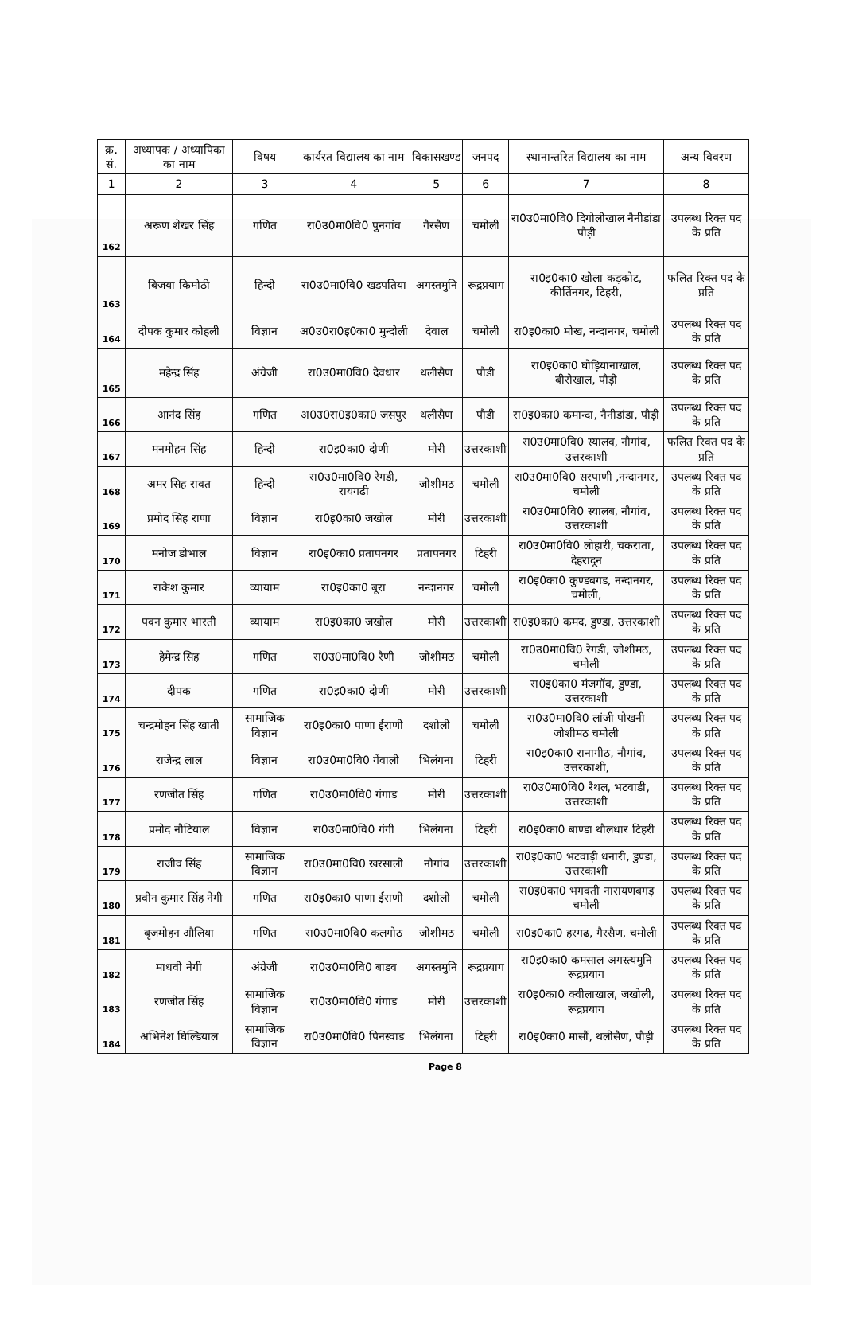| क्र. सं. | अध्यापक / अध्यापिका का नाम | विषय | कार्यरत विद्यालय का नाम | विकासखण्ड | जनपद | स्थानान्तरित विद्यालय का नाम | अन्य विवरण |
| --- | --- | --- | --- | --- | --- | --- | --- |
| 1 | 2 | 3 | 4 | 5 | 6 | 7 | 8 |
| 162 | अरूण शेखर सिंह | गणित | रा0उ0मा0वि0 पुनगांव | गैरसैण | चमोली | रा0उ0मा0वि0 दिगोलीखाल नैनीडांडा पौड़ी | उपलब्ध रिक्त पद के प्रति |
| 163 | बिजया किमोठी | हिन्दी | रा0उ0मा0वि0 खडपतिया | अगस्तमुनि | रूद्रप्रयाग | रा0इ0का0 खोला कड़कोट, कीर्तिनगर, टिहरी, | फलित रिक्त पद के प्रति |
| 164 | दीपक कुमार कोहली | विज्ञान | अ0उ0रा0इ0का0 मुन्दोली | देवाल | चमोली | रा0इ0का0 मोख, नन्दानगर, चमोली | उपलब्ध रिक्त पद के प्रति |
| 165 | महेन्द्र सिंह | अंग्रेजी | रा0उ0मा0वि0 देवधार | थलीसैण | पौडी | रा0इ0का0 घोड़ियानाखाल, बीरोखाल, पौड़ी | उपलब्ध रिक्त पद के प्रति |
| 166 | आनंद सिंह | गणित | अ0उ0रा0इ0का0 जसपुर | थलीसैण | पौडी | रा0इ0का0 कमान्दा, नैनीडांडा, पौड़ी | उपलब्ध रिक्त पद के प्रति |
| 167 | मनमोहन सिंह | हिन्दी | रा0इ0का0 दोणी | मोरी | उत्तरकाशी | रा0उ0मा0वि0 स्यालव, नौगांव, उत्तरकाशी | फलित रिक्त पद के प्रति |
| 168 | अमर सिह रावत | हिन्दी | रा0उ0मा0वि0 रेगडी, रायगढी | जोशीमठ | चमोली | रा0उ0मा0वि0 सरपाणी ,नन्दानगर, चमोली | उपलब्ध रिक्त पद के प्रति |
| 169 | प्रमोद सिंह राणा | विज्ञान | रा0इ0का0 जखोल | मोरी | उत्तरकाशी | रा0उ0मा0वि0 स्यालब, नौगांव, उत्तरकाशी | उपलब्ध रिक्त पद के प्रति |
| 170 | मनोज डोभाल | विज्ञान | रा0इ0का0 प्रतापनगर | प्रतापनगर | टिहरी | रा0उ0मा0वि0 लोहारी, चकराता, देहरादून | उपलब्ध रिक्त पद के प्रति |
| 171 | राकेश कुमार | व्यायाम | रा0इ0का0 बूरा | नन्दानगर | चमोली | रा0इ0का0 कुण्डबगड, नन्दानगर, चमोली, | उपलब्ध रिक्त पद के प्रति |
| 172 | पवन कुमार भारती | व्यायाम | रा0इ0का0 जखोल | मोरी | उत्तरकाशी | रा0इ0का0 कमद, डुण्डा, उत्तरकाशी | उपलब्ध रिक्त पद के प्रति |
| 173 | हेमेन्द्र सिह | गणित | रा0उ0मा0वि0 रैणी | जोशीमठ | चमोली | रा0उ0मा0वि0 रेगडी, जोशीमठ, चमोली | उपलब्ध रिक्त पद के प्रति |
| 174 | दीपक | गणित | रा0इ0का0 दोणी | मोरी | उत्तरकाशी | रा0इ0का0 मंजगॉव, डुण्डा, उत्तरकाशी | उपलब्ध रिक्त पद के प्रति |
| 175 | चन्द्रमोहन सिंह खाती | सामाजिक विज्ञान | रा0इ0का0 पाणा ईराणी | दशोली | चमोली | रा0उ0मा0वि0 लांजी पोखनी जोशीमठ चमोली | उपलब्ध रिक्त पद के प्रति |
| 176 | राजेन्द्र लाल | विज्ञान | रा0उ0मा0वि0 गेंवाली | भिलंगना | टिहरी | रा0इ0का0 रानागीठ, नौगांव, उत्तरकाशी, | उपलब्ध रिक्त पद के प्रति |
| 177 | रणजीत सिंह | गणित | रा0उ0मा0वि0 गंगाड | मोरी | उत्तरकाशी | रा0उ0मा0वि0 रैथल, भटवाडी, उत्तरकाशी | उपलब्ध रिक्त पद के प्रति |
| 178 | प्रमोद नौटियाल | विज्ञान | रा0उ0मा0वि0 गंगी | भिलंगना | टिहरी | रा0इ0का0 बाण्डा थौलधार टिहरी | उपलब्ध रिक्त पद के प्रति |
| 179 | राजीव सिंह | सामाजिक विज्ञान | रा0उ0मा0वि0 खरसाली | नौगांव | उत्तरकाशी | रा0इ0का0 भटवाड़ी धनारी, डुण्डा, उत्तरकाशी | उपलब्ध रिक्त पद के प्रति |
| 180 | प्रवीन कुमार सिंह नेगी | गणित | रा0इ0का0 पाणा ईराणी | दशोली | चमोली | रा0इ0का0 भगवती नारायणबगड़ चमोली | उपलब्ध रिक्त पद के प्रति |
| 181 | बृजमोहन औलिया | गणित | रा0उ0मा0वि0 कलगोठ | जोशीमठ | चमोली | रा0इ0का0 हरगढ, गैरसैण, चमोली | उपलब्ध रिक्त पद के प्रति |
| 182 | माधवी नेगी | अंग्रेजी | रा0उ0मा0वि0 बाडव | अगस्तमुनि | रूद्रप्रयाग | रा0इ0का0 कमसाल अगस्त्यमुनि रूद्रप्रयाग | उपलब्ध रिक्त पद के प्रति |
| 183 | रणजीत सिंह | सामाजिक विज्ञान | रा0उ0मा0वि0 गंगाड | मोरी | उत्तरकाशी | रा0इ0का0 क्वीलाखाल, जखोली, रूद्रप्रयाग | उपलब्ध रिक्त पद के प्रति |
| 184 | अभिनेश घिल्डियाल | सामाजिक विज्ञान | रा0उ0मा0वि0 पिनस्वाड | भिलंगना | टिहरी | रा0इ0का0 मासौं, थलीसैण, पौड़ी | उपलब्ध रिक्त पद के प्रति |
Page 8